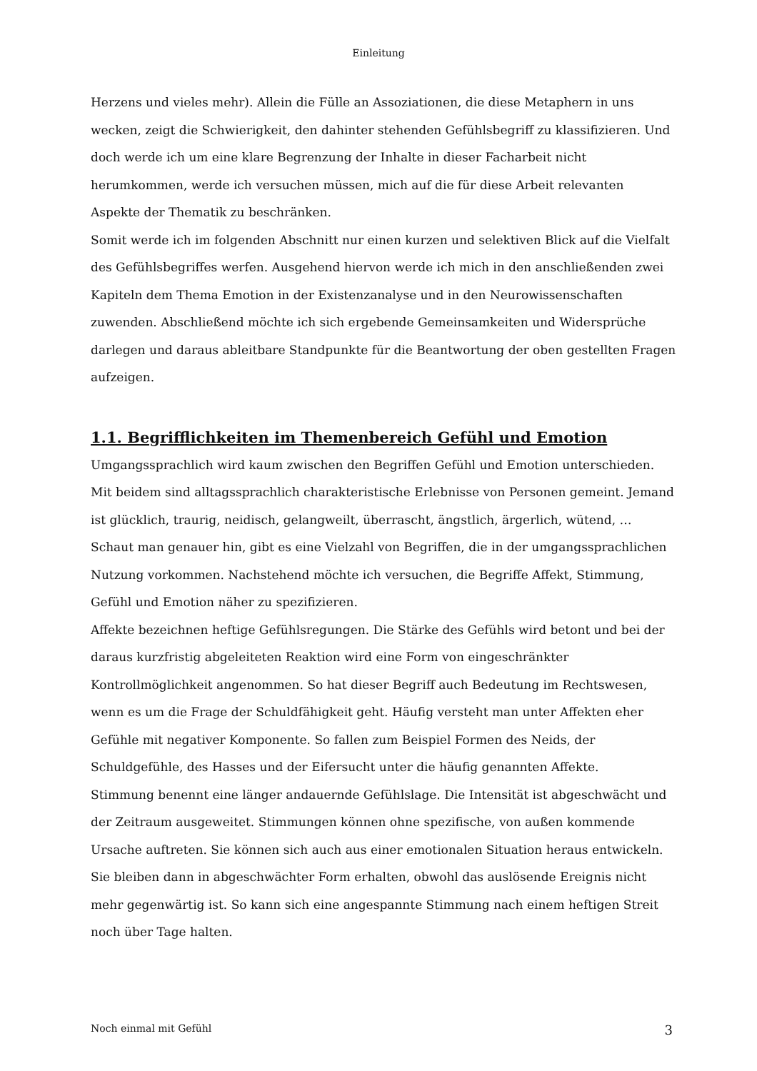Einleitung
Herzens und vieles mehr). Allein die Fülle an Assoziationen, die diese Metaphern in uns wecken, zeigt die Schwierigkeit, den dahinter stehenden Gefühlsbegriff zu klassifizieren. Und doch werde ich um eine klare Begrenzung der Inhalte in dieser Facharbeit nicht herumkommen, werde ich versuchen müssen, mich auf die für diese Arbeit relevanten Aspekte der Thematik zu beschränken.
Somit werde ich im folgenden Abschnitt nur einen kurzen und selektiven Blick auf die Vielfalt des Gefühlsbegriffes werfen. Ausgehend hiervon werde ich mich in den anschließenden zwei Kapiteln dem Thema Emotion in der Existenzanalyse und in den Neurowissenschaften zuwenden. Abschließend möchte ich sich ergebende Gemeinsamkeiten und Widersprüche darlegen und daraus ableitbare Standpunkte für die Beantwortung der oben gestellten Fragen aufzeigen.
1.1. Begrifflichkeiten im Themenbereich Gefühl und Emotion
Umgangssprachlich wird kaum zwischen den Begriffen Gefühl und Emotion unterschieden. Mit beidem sind alltagssprachlich charakteristische Erlebnisse von Personen gemeint. Jemand ist glücklich, traurig, neidisch, gelangweilt, überrascht, ängstlich, ärgerlich, wütend, …
Schaut man genauer hin, gibt es eine Vielzahl von Begriffen, die in der umgangssprachlichen Nutzung vorkommen. Nachstehend möchte ich versuchen, die Begriffe Affekt, Stimmung, Gefühl und Emotion näher zu spezifizieren.
Affekte bezeichnen heftige Gefühlsregungen. Die Stärke des Gefühls wird betont und bei der daraus kurzfristig abgeleiteten Reaktion wird eine Form von eingeschränkter Kontrollmöglichkeit angenommen. So hat dieser Begriff auch Bedeutung im Rechtswesen, wenn es um die Frage der Schuldfähigkeit geht. Häufig versteht man unter Affekten eher Gefühle mit negativer Komponente. So fallen zum Beispiel Formen des Neids, der Schuldgefühle, des Hasses und der Eifersucht unter die häufig genannten Affekte.
Stimmung benennt eine länger andauernde Gefühlslage. Die Intensität ist abgeschwächt und der Zeitraum ausgeweitet. Stimmungen können ohne spezifische, von außen kommende Ursache auftreten. Sie können sich auch aus einer emotionalen Situation heraus entwickeln. Sie bleiben dann in abgeschwächter Form erhalten, obwohl das auslösende Ereignis nicht mehr gegenwärtig ist. So kann sich eine angespannte Stimmung nach einem heftigen Streit noch über Tage halten.
Noch einmal mit Gefühl 3